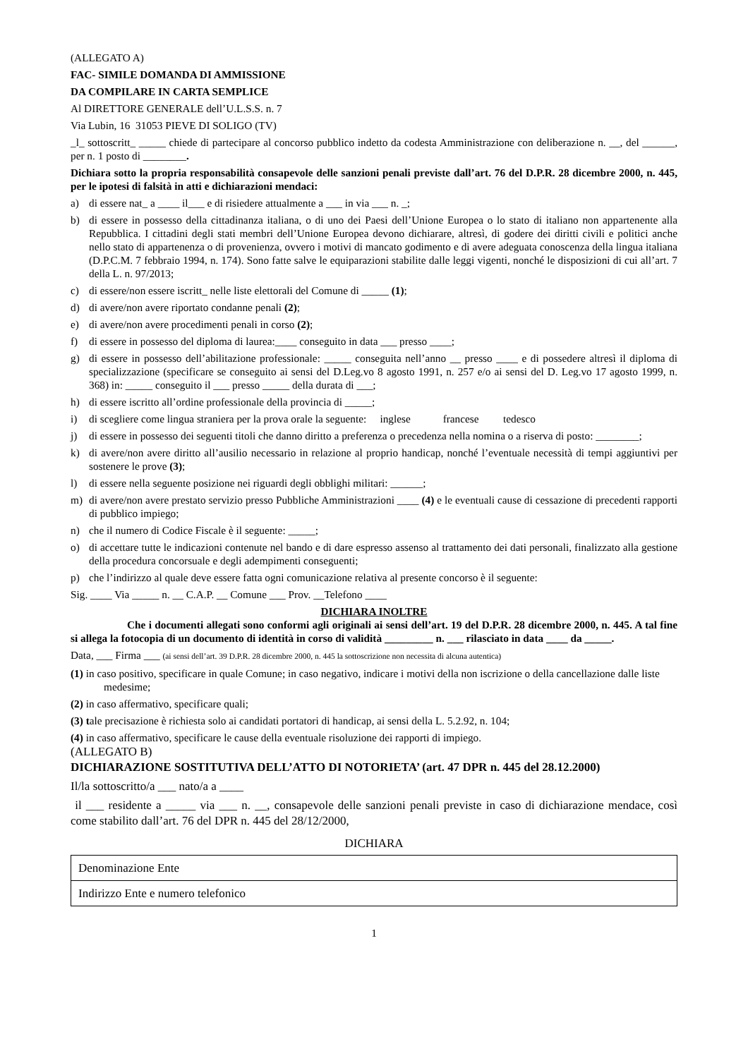(ALLEGATO A)
FAC- SIMILE DOMANDA DI AMMISSIONE
DA COMPILARE IN CARTA SEMPLICE
Al DIRETTORE GENERALE dell’U.L.S.S. n. 7
Via Lubin, 16 31053 PIEVE DI SOLIGO (TV)
_l_ sottoscritt_ _____ chiede di partecipare al concorso pubblico indetto da codesta Amministrazione con deliberazione n. __, del ______, per n. 1 posto di ________.
Dichiara sotto la propria responsabilità consapevole delle sanzioni penali previste dall’art. 76 del D.P.R. 28 dicembre 2000, n. 445, per le ipotesi di falsità in atti e dichiarazioni mendaci:
a) di essere nat_ a ____ il___ e di risiedere attualmente a ___ in via ___ n. _;
b) di essere in possesso della cittadinanza italiana, o di uno dei Paesi dell’Unione Europea o lo stato di italiano non appartenente alla Repubblica. I cittadini degli stati membri dell’Unione Europea devono dichiarare, altresì, di godere dei diritti civili e politici anche nello stato di appartenenza o di provenienza, ovvero i motivi di mancato godimento e di avere adeguata conoscenza della lingua italiana (D.P.C.M. 7 febbraio 1994, n. 174). Sono fatte salve le equiparazioni stabilite dalle leggi vigenti, nonché le disposizioni di cui all’art. 7 della L. n. 97/2013;
c) di essere/non essere iscritt_ nelle liste elettorali del Comune di _____ (1);
d) di avere/non avere riportato condanne penali (2);
e) di avere/non avere procedimenti penali in corso (2);
f) di essere in possesso del diploma di laurea:____ conseguito in data ___ presso ____;
g) di essere in possesso dell’abilitazione professionale: _____ conseguita nell’anno __ presso ____ e di possedere altresì il diploma di specializzazione (specificare se conseguito ai sensi del D.Leg.vo 8 agosto 1991, n. 257 e/o ai sensi del D. Leg.vo 17 agosto 1999, n. 368) in: _____ conseguito il ___ presso _____ della durata di ___;
h) di essere iscritto all’ordine professionale della provincia di _____;
i) di scegliere come lingua straniera per la prova orale la seguente: inglese francese tedesco
j) di essere in possesso dei seguenti titoli che danno diritto a preferenza o precedenza nella nomina o a riserva di posto: ________;
k) di avere/non avere diritto all’ausilio necessario in relazione al proprio handicap, nonché l’eventuale necessità di tempi aggiuntivi per sostenere le prove (3);
l) di essere nella seguente posizione nei riguardi degli obblighi militari: ______;
m) di avere/non avere prestato servizio presso Pubbliche Amministrazioni ____ (4) e le eventuali cause di cessazione di precedenti rapporti di pubblico impiego;
n) che il numero di Codice Fiscale è il seguente: _____;
o) di accettare tutte le indicazioni contenute nel bando e di dare espresso assenso al trattamento dei dati personali, finalizzato alla gestione della procedura concorsuale e degli adempimenti conseguenti;
p) che l’indirizzo al quale deve essere fatta ogni comunicazione relativa al presente concorso è il seguente:
Sig. ____ Via _____ n. __ C.A.P. __ Comune ___ Prov. __Telefono ____
DICHIARA INOLTRE
Che i documenti allegati sono conformi agli originali ai sensi dell’art. 19 del D.P.R. 28 dicembre 2000, n. 445. A tal fine si allega la fotocopia di un documento di identità in corso di validità _________ n. ___ rilasciato in data ____ da _____.
Data, ___ Firma ___ (ai sensi dell’art. 39 D.P.R. 28 dicembre 2000, n. 445 la sottoscrizione non necessita di alcuna autentica)
(1) in caso positivo, specificare in quale Comune; in caso negativo, indicare i motivi della non iscrizione o della cancellazione dalle liste medesime;
(2) in caso affermativo, specificare quali;
(3) tale precisazione è richiesta solo ai candidati portatori di handicap, ai sensi della L. 5.2.92, n. 104;
(4) in caso affermativo, specificare le cause della eventuale risoluzione dei rapporti di impiego.
(ALLEGATO B)
DICHIARAZIONE SOSTITUTIVA DELL’ATTO DI NOTORIETA’ (art. 47 DPR n. 445 del 28.12.2000)
Il/la sottoscritto/a ___ nato/a a ____
il ___ residente a _____ via ___ n. __, consapevole delle sanzioni penali previste in caso di dichiarazione mendace, così come stabilito dall’art. 76 del DPR n. 445 del 28/12/2000,
DICHIARA
| Denominazione Ente |
| Indirizzo Ente e numero telefonico |
1